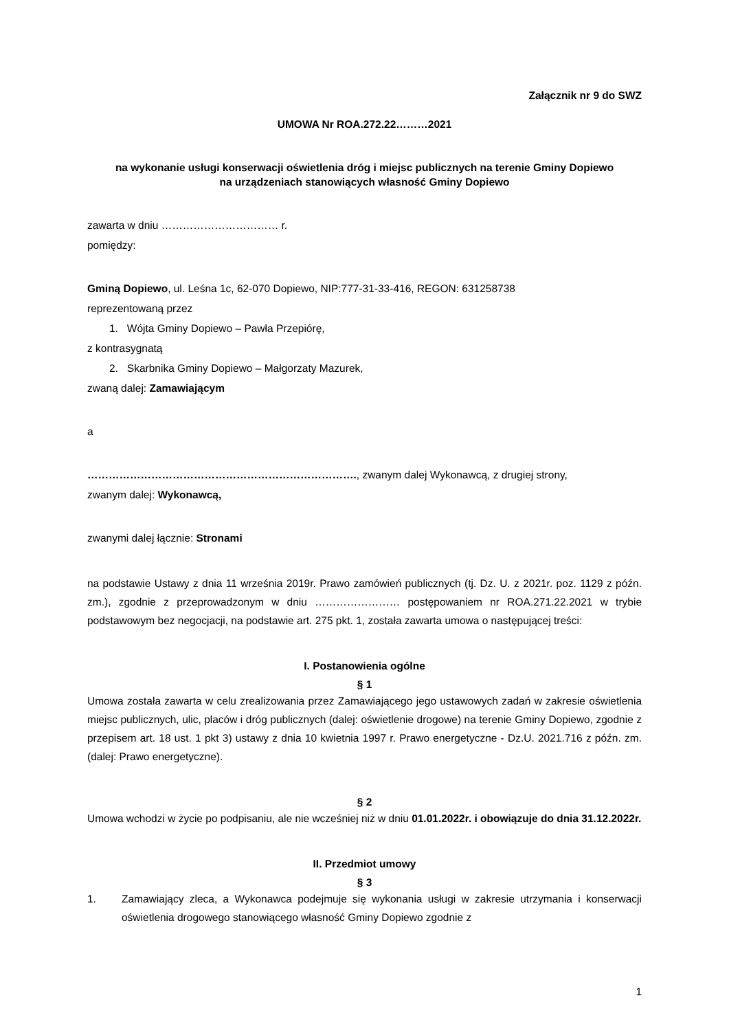Załącznik nr 9 do SWZ
UMOWA Nr ROA.272.22………2021
na wykonanie usługi konserwacji oświetlenia dróg i miejsc publicznych na terenie Gminy Dopiewo
na urządzeniach stanowiących własność Gminy Dopiewo
zawarta w dniu …………………………… r.
pomiędzy:
Gminą Dopiewo, ul. Leśna 1c, 62-070 Dopiewo, NIP:777-31-33-416, REGON: 631258738
reprezentowaną przez
1. Wójta Gminy Dopiewo – Pawła Przepiórę,
z kontrasygnatą
2. Skarbnika Gminy Dopiewo – Małgorzaty Mazurek,
zwaną dalej: Zamawiającym
a
…………………………………………………………………., zwanym dalej Wykonawcą, z drugiej strony,
zwanym dalej: Wykonawcą,
zwanymi dalej łącznie: Stronami
na podstawie Ustawy z dnia 11 września 2019r. Prawo zamówień publicznych (tj. Dz. U. z 2021r. poz. 1129 z późn. zm.), zgodnie z przeprowadzonym w dniu …………………… postępowaniem nr ROA.271.22.2021 w trybie podstawowym bez negocjacji, na podstawie art. 275 pkt. 1, została zawarta umowa o następującej treści:
I. Postanowienia ogólne
§ 1
Umowa została zawarta w celu zrealizowania przez Zamawiającego jego ustawowych zadań w zakresie oświetlenia miejsc publicznych, ulic, placów i dróg publicznych (dalej: oświetlenie drogowe) na terenie Gminy Dopiewo, zgodnie z przepisem art. 18 ust. 1 pkt 3) ustawy z dnia 10 kwietnia 1997 r. Prawo energetyczne - Dz.U. 2021.716 z późn. zm. (dalej: Prawo energetyczne).
§ 2
Umowa wchodzi w życie po podpisaniu, ale nie wcześniej niż w dniu 01.01.2022r. i obowiązuje do dnia 31.12.2022r.
II. Przedmiot umowy
§ 3
1. Zamawiający zleca, a Wykonawca podejmuje się wykonania usługi w zakresie utrzymania i konserwacji oświetlenia drogowego stanowiącego własność Gminy Dopiewo zgodnie z
1